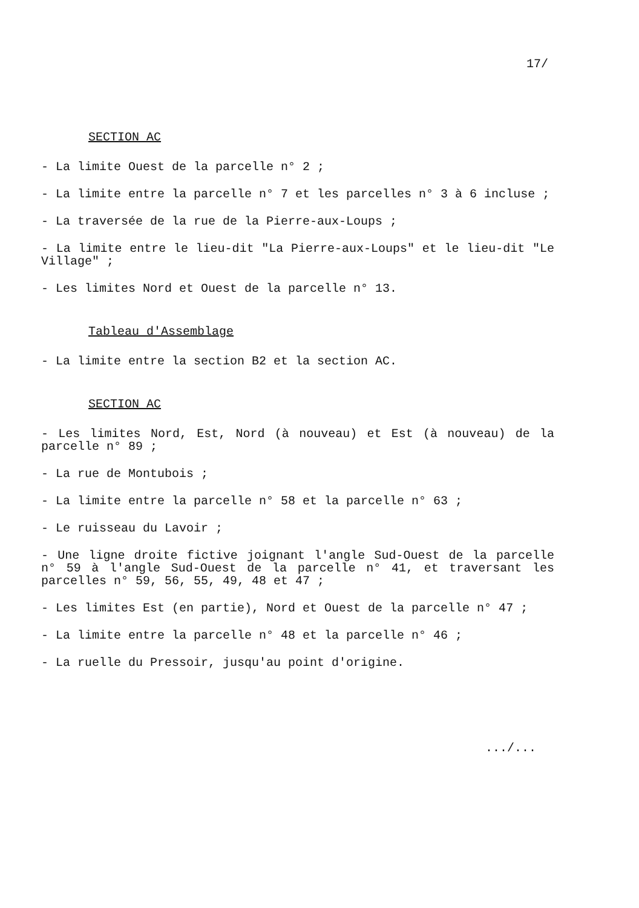17/
SECTION AC
- La limite Ouest de la parcelle n° 2 ;
- La limite entre la parcelle n° 7 et les parcelles n° 3 à 6 incluse ;
- La traversée de la rue de la Pierre-aux-Loups ;
- La limite entre le lieu-dit "La Pierre-aux-Loups" et le lieu-dit "Le Village" ;
- Les limites Nord et Ouest de la parcelle n° 13.
Tableau d'Assemblage
- La limite entre la section B2 et la section AC.
SECTION AC
- Les limites Nord, Est, Nord (à nouveau) et Est (à nouveau) de la parcelle n° 89 ;
- La rue de Montubois ;
- La limite entre la parcelle n° 58 et la parcelle n° 63 ;
- Le ruisseau du Lavoir ;
- Une ligne droite fictive joignant l'angle Sud-Ouest de la parcelle n° 59 à l'angle Sud-Ouest de la parcelle n° 41, et traversant les parcelles n° 59, 56, 55, 49, 48 et 47 ;
- Les limites Est (en partie), Nord et Ouest de la parcelle n° 47 ;
- La limite entre la parcelle n° 48 et la parcelle n° 46 ;
- La ruelle du Pressoir, jusqu'au point d'origine.
.../...